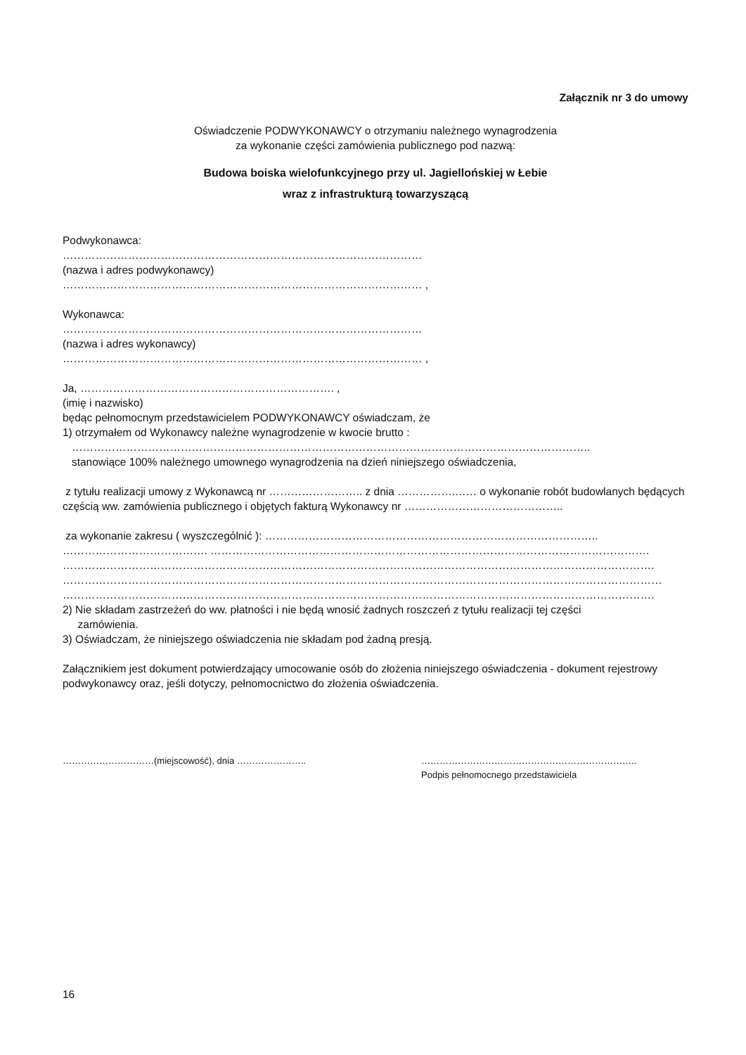Załącznik nr 3 do umowy
Oświadczenie PODWYKONAWCY o otrzymaniu należnego wynagrodzenia
za wykonanie części zamówienia publicznego pod nazwą:
Budowa boiska wielofunkcyjnego przy ul. Jagiellońskiej w Łebie
wraz z infrastrukturą towarzyszącą
Podwykonawca:
………………………………………………………………………………………
(nazwa i adres podwykonawcy)
……………………………………………………………………………………… ,
Wykonawca:
………………………………………………………………………………………
(nazwa i adres wykonawcy)
……………………………………………………………………………………… ,
Ja, ……………………………………………………………. ,
(imię i nazwisko)
będąc pełnomocnym przedstawicielem PODWYKONAWCY oświadczam, że
1) otrzymałem od Wykonawcy należne wynagrodzenie w kwocie brutto :
……………………………………………………………………………………………………………………………..
stanowiące 100% należnego umownego wynagrodzenia na dzień niniejszego oświadczenia,
z tytułu realizacji umowy z Wykonawcą nr …………………….. z dnia …………….…… o wykonanie robót budowlanych będących częścią ww. zamówienia publicznego i objętych fakturą Wykonawcy nr ……………………………………..
za wykonanie zakresu ( wyszczególnić ): ………………………………………………………………………………..
…………………………………. ………………………………………………………………………………………………………….
……………………………………………………………………………………………………………………………………………….
…………………………………………………………………………………………………………………………………………………
……………………………………………………………………………………………………………………………………………….
2) Nie składam zastrzeżeń do ww. płatności i nie będą wnosić żadnych roszczeń z tytułu realizacji tej części
zamówienia.
3) Oświadczam, że niniejszego oświadczenia nie składam pod żadną presją.
Załącznikiem jest dokument potwierdzający umocowanie osób do złożenia niniejszego oświadczenia - dokument rejestrowy podwykonawcy oraz, jeśli dotyczy, pełnomocnictwo do złożenia oświadczenia.
…………………………(miejscowość), dnia ………………….. ……………………………………………………………..
Podpis pełnomocnego przedstawiciela
16